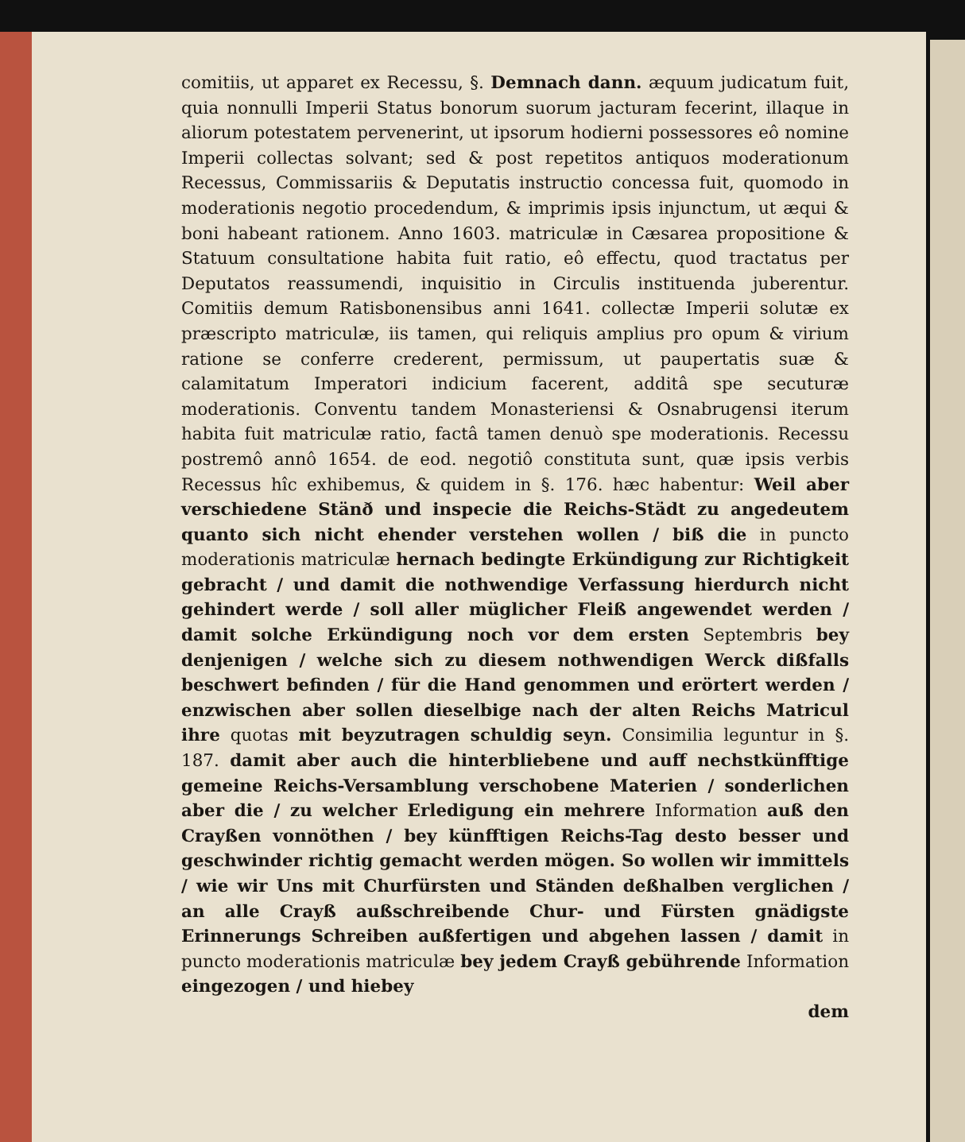comitiis, ut apparet ex Recessu, §. Demnach dann. æquum judicatum fuit, quia nonnulli Imperii Status bonorum suorum jacturam fecerint, illaque in aliorum potestatem pervenerint, ut ipsorum hodierni possessores eô nomine Imperii collectas solvant; sed & post repetitos antiquos moderationum Recessus, Commissariis & Deputatis instructio concessa fuit, quomodo in moderationis negotio procedendum, & imprimis ipsis injunctum, ut æqui & boni habeant rationem. Anno 1603. matriculæ in Cæsarea propositione & Statuum consultatione habita fuit ratio, eô effectu, quod tractatus per Deputatos reassumendi, inquisitio in Circulis instituenda juberentur. Comitiis demum Ratisbonensibus anni 1641. collectæ Imperii solutæ ex præscripto matriculæ, iis tamen, qui reliquis amplius pro opum & virium ratione se conferre crederent, permissum, ut paupertatis suæ & calamitatum Imperatori indicium facerent, additâ spe secuturæ moderationis. Conventu tandem Monasteriensi & Osnabrugensi iterum habita fuit matriculæ ratio, factâ tamen denuò spe moderationis. Recessu postremô annô 1654. de eod. negotiô constituta sunt, quæ ipsis verbis Recessus hîc exhibemus, & quidem in §. 176. hæc habentur: Weil aber verschiedene Stänð und inspecie die Reichs-Städt zu angedeutem quanto sich nicht ehender verstehen wollen / biß die in puncto moderationis matriculæ hernach bedingte Erkündigung zur Richtigkeit gebracht / und damit die nothwendige Verfassung hierdurch nicht gehindert werde / soll aller müglicher Fleiß angewendet werden / damit solche Erkündigung noch vor dem ersten Septembris bey denjenigen / welche sich zu diesem nothwendigen Werck dißfalls beschwert befinden / für die Hand genommen und erörtert werden / enzwischen aber sollen dieselbige nach der alten Reichs Matricul ihre quotas mit beyzutragen schuldig seyn. Consimilia leguntur in §. 187. damit aber auch die hinterbliebene und auff nechstkünfftige gemeine Reichs-Versamblung verschobene Materien / sonderlichen aber die / zu welcher Erledigung ein mehrere Information auß den Crayßen vonnöthen / bey künfftigen Reichs-Tag desto besser und geschwinder richtig gemacht werden mögen. So wollen wir immittels / wie wir Uns mit Churfürsten und Ständen deßhalben verglichen / an alle Crayß außschreibende Chur- und Fürsten gnädigste Erinnerungs Schreiben außfertigen und abgehen lassen / damit in puncto moderationis matriculæ bey jedem Crayß gebührende Information eingezogen / und hiebey
dem